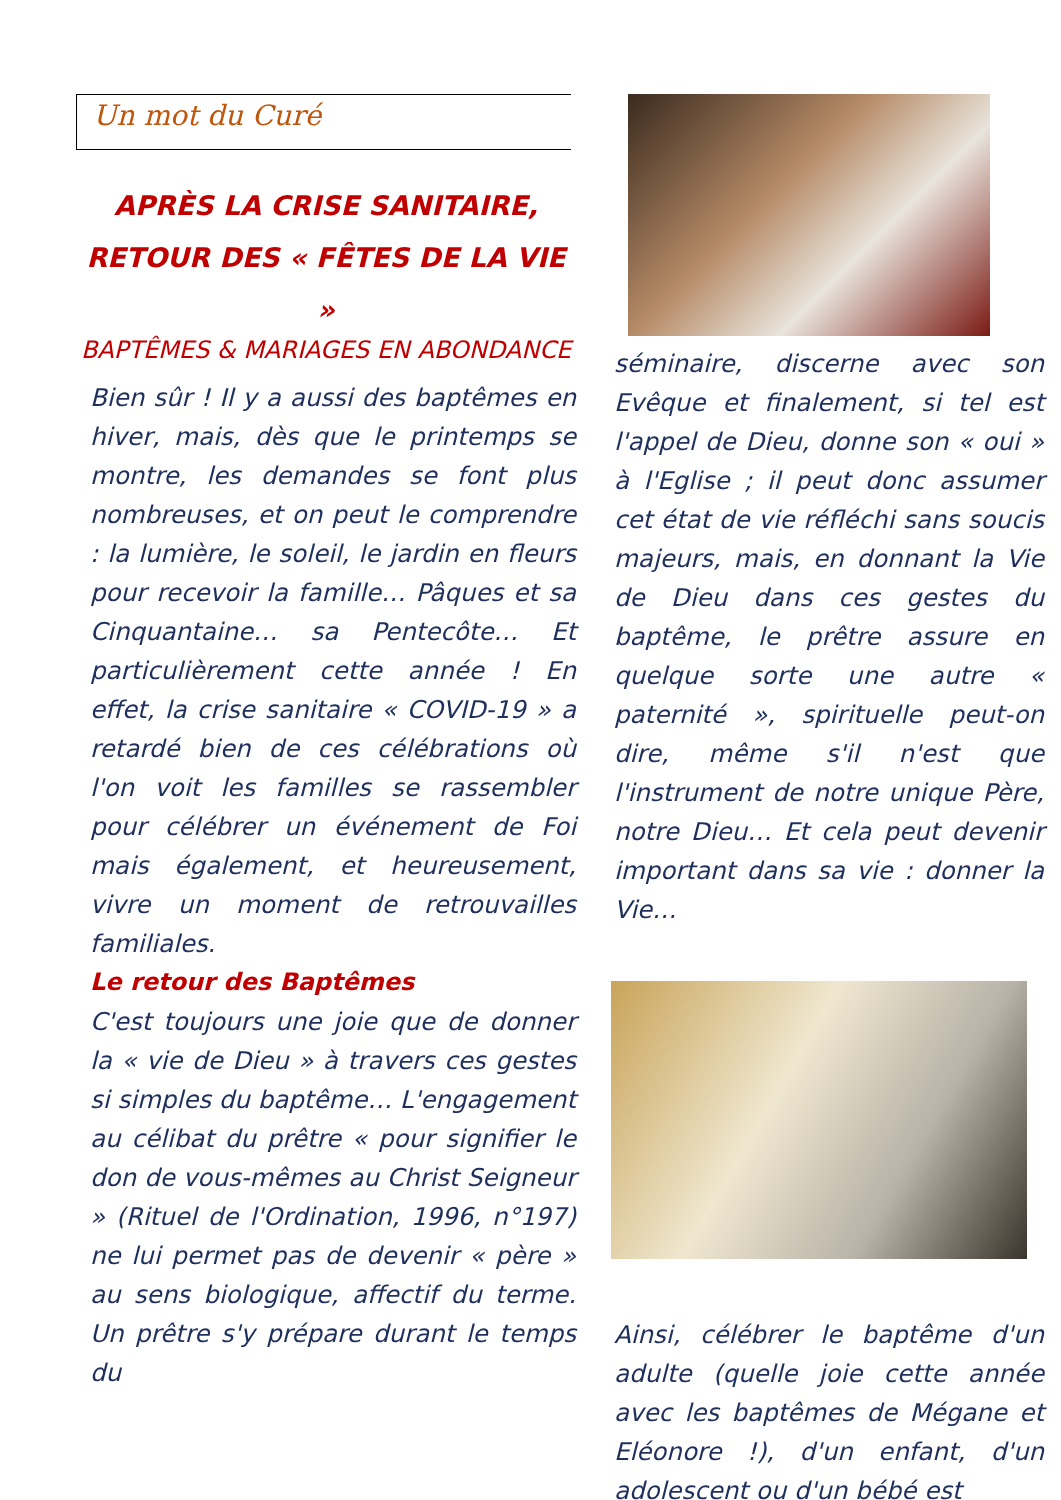Un mot du Curé
APRÈS LA CRISE SANITAIRE,
RETOUR DES « FÊTES DE LA VIE »
BAPTÊMES & MARIAGES EN ABONDANCE
Bien sûr ! Il y a aussi des baptêmes en hiver, mais, dès que le printemps se montre, les demandes se font plus nombreuses, et on peut le comprendre : la lumière, le soleil, le jardin en fleurs pour recevoir la famille… Pâques et sa Cinquantaine… sa Pentecôte… Et particulièrement cette année ! En effet, la crise sanitaire « COVID-19 » a retardé bien de ces célébrations où l'on voit les familles se rassembler pour célébrer un événement de Foi mais également, et heureusement, vivre un moment de retrouvailles familiales.
Le retour des Baptêmes
C'est toujours une joie que de donner la « vie de Dieu » à travers ces gestes si simples du baptême… L'engagement au célibat du prêtre « pour signifier le don de vous-mêmes au Christ Seigneur » (Rituel de l'Ordination, 1996, n°197) ne lui permet pas de devenir « père » au sens biologique, affectif du terme. Un prêtre s'y prépare durant le temps du
séminaire, discerne avec son Evêque et finalement, si tel est l'appel de Dieu, donne son « oui » à l'Eglise ; il peut donc assumer cet état de vie réfléchi sans soucis majeurs, mais, en donnant la Vie de Dieu dans ces gestes du baptême, le prêtre assure en quelque sorte une autre « paternité », spirituelle peut-on dire, même s'il n'est que l'instrument de notre unique Père, notre Dieu… Et cela peut devenir important dans sa vie : donner la Vie…
Ainsi, célébrer le baptême d'un adulte (quelle joie cette année avec les baptêmes de Mégane et Eléonore !), d'un enfant, d'un adolescent ou d'un bébé est